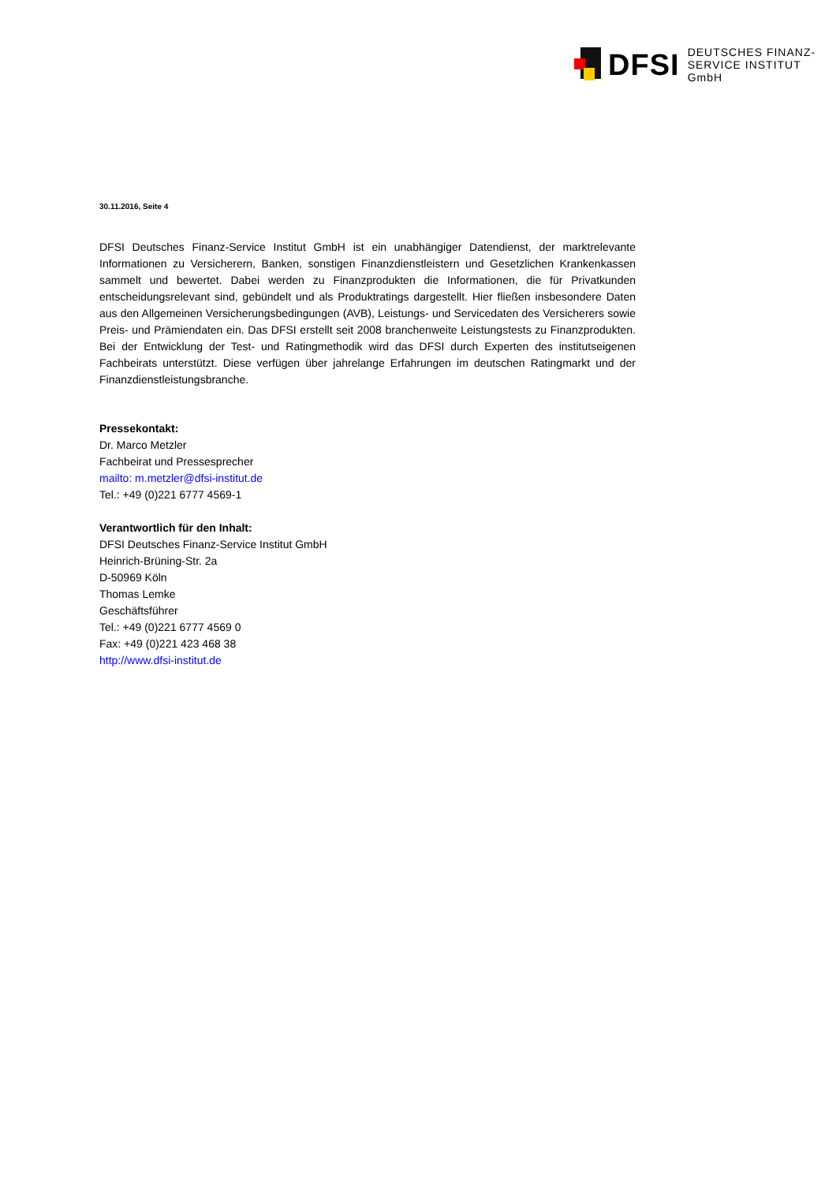DFSI
DEUTSCHES FINANZ-
SERVICE INSTITUT GmbH
30.11.2016, Seite 4
DFSI Deutsches Finanz-Service Institut GmbH ist ein unabhängiger Datendienst, der marktrelevante Informationen zu Versicherern, Banken, sonstigen Finanzdienstleistern und Gesetzlichen Krankenkassen sammelt und bewertet. Dabei werden zu Finanzprodukten die Informationen, die für Privatkunden entscheidungsrelevant sind, gebündelt und als Produktratings dargestellt. Hier fließen insbesondere Daten aus den Allgemeinen Versicherungsbedingungen (AVB), Leistungs- und Servicedaten des Versicherers sowie Preis- und Prämiendaten ein. Das DFSI erstellt seit 2008 branchenweite Leistungstests zu Finanzprodukten. Bei der Entwicklung der Test- und Ratingmethodik wird das DFSI durch Experten des institutseigenen Fachbeirats unterstützt. Diese verfügen über jahrelange Erfahrungen im deutschen Ratingmarkt und der Finanzdienstleistungsbranche.
Pressekontakt:
Dr. Marco Metzler
Fachbeirat und Pressesprecher
mailto: m.metzler@dfsi-institut.de
Tel.: +49 (0)221 6777 4569-1
Verantwortlich für den Inhalt:
DFSI Deutsches Finanz-Service Institut GmbH
Heinrich-Brüning-Str. 2a
D-50969 Köln
Thomas Lemke
Geschäftsführer
Tel.: +49 (0)221 6777 4569 0
Fax: +49 (0)221 423 468 38
http://www.dfsi-institut.de